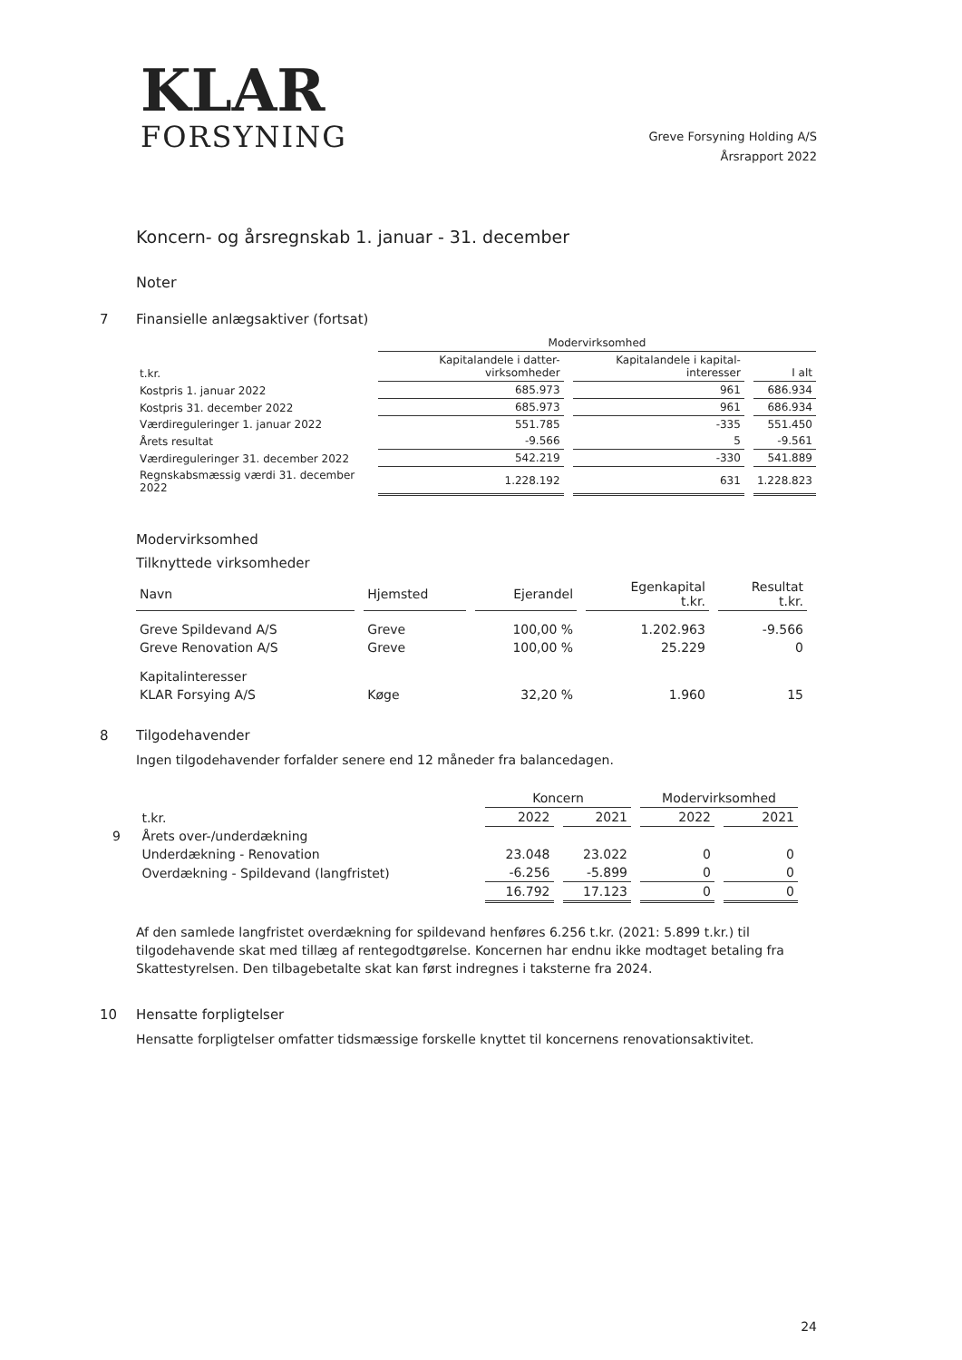KLAR
FORSYNING
Greve Forsyning Holding A/S
Årsrapport 2022
Koncern- og årsregnskab 1. januar - 31. december
Noter
7 Finansielle anlægsaktiver (fortsat)
| | Modervirksomhed | | |
| --- | --- | --- | --- |
| t.kr. | Kapitalandele i datter-virksomheder | Kapitalandele i kapital-interesser | I alt |
| Kostpris 1. januar 2022 | 685.973 | 961 | 686.934 |
| Kostpris 31. december 2022 | 685.973 | 961 | 686.934 |
| Værdireguleringer 1. januar 2022 | 551.785 | -335 | 551.450 |
| Årets resultat | -9.566 | 5 | -9.561 |
| Værdireguleringer 31. december 2022 | 542.219 | -330 | 541.889 |
| Regnskabsmæssig værdi 31. december 2022 | 1.228.192 | 631 | 1.228.823 |
Modervirksomhed
Tilknyttede virksomheder
| Navn | Hjemsted | Ejerandel | Egenkapital t.kr. | Resultat t.kr. |
| --- | --- | --- | --- | --- |
| Greve Spildevand A/S | Greve | 100,00 % | 1.202.963 | -9.566 |
| Greve Renovation A/S | Greve | 100,00 % | 25.229 | 0 |
| Kapitalinteresser | | | | |
| KLAR Forsying A/S | Køge | 32,20 % | 1.960 | 15 |
8 Tilgodehavender
Ingen tilgodehavender forfalder senere end 12 måneder fra balancedagen.
| | | Koncern | | Modervirksomhed | |
| | t.kr. | 2022 | 2021 | 2022 | 2021 |
| 9 | Årets over-/underdækning | | | | |
| | Underdækning - Renovation | 23.048 | 23.022 | 0 | 0 |
| | Overdækning - Spildevand (langfristet) | -6.256 | -5.899 | 0 | 0 |
| | | 16.792 | 17.123 | 0 | 0 |
Af den samlede langfristet overdækning for spildevand henføres 6.256 t.kr. (2021: 5.899 t.kr.) til tilgodehavende skat med tillæg af rentegodtgørelse. Koncernen har endnu ikke modtaget betaling fra Skattestyrelsen. Den tilbagebetalte skat kan først indregnes i taksterne fra 2024.
10 Hensatte forpligtelser
Hensatte forpligtelser omfatter tidsmæssige forskelle knyttet til koncernens renovationsaktivitet.
24